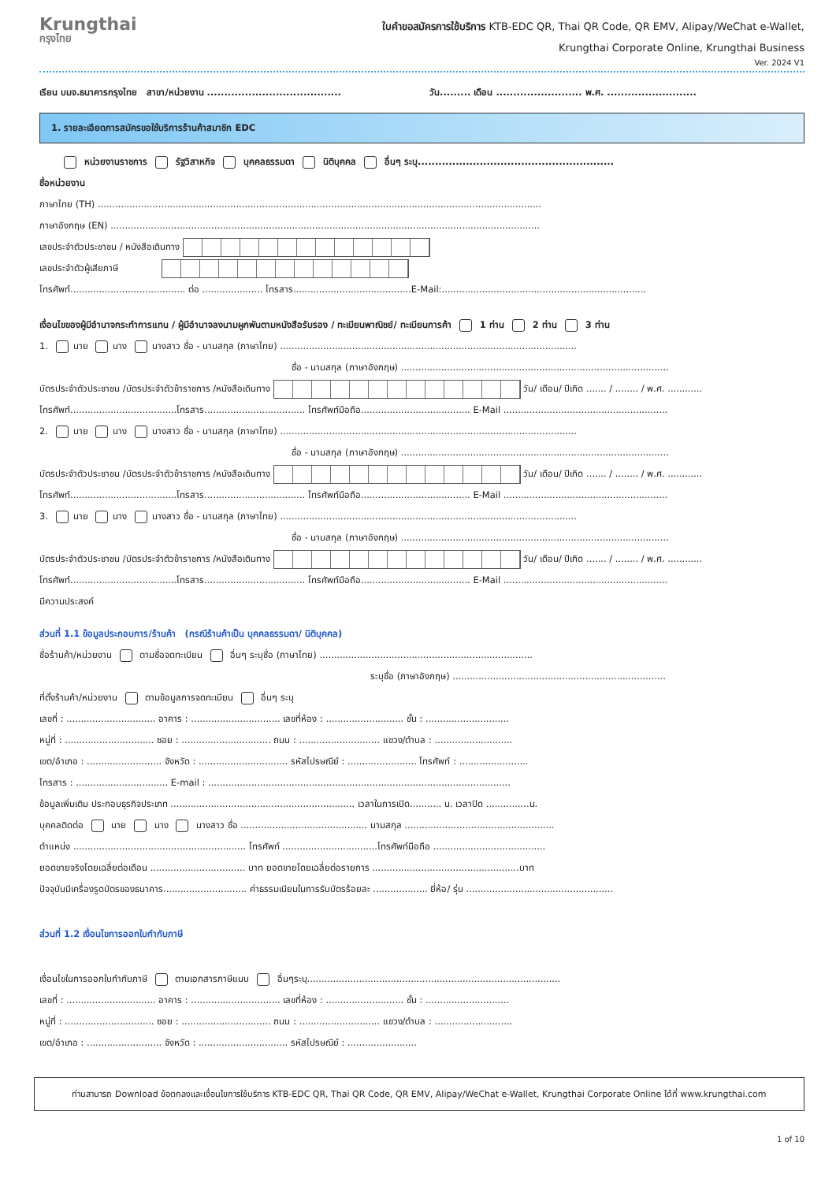Krungthai
กรุงไทย
ใบคำขอสมัครการใช้บริการ KTB-EDC QR, Thai QR Code, QR EMV, Alipay/WeChat e-Wallet,
Krungthai Corporate Online, Krungthai Business
Ver. 2024 V1
เรียน บมจ.ธนาคารกรุงไทย สาขา/หน่วยงาน ....................................... วัน......... เดือน ......................... พ.ศ. ..........................
1. รายละเอียดการสมัครขอใช้บริการร้านค้าสมาชิก EDC
หน่วยงานราชการ รัฐวิสาหกิจ บุคคลธรรมดา นิติบุคคล อื่นๆ ระบุ.........................................................
ชื่อหน่วยงาน
ภาษาไทย (TH) ..........................................................................................................................................................
ภาษาอังกฤษ (EN) .....................................................................................................................................................
เลขประจำตัวประชาชน / หนังสือเดินทาง
เลขประจำตัวผู้เสียภาษี
โทรศัพท์........................................ ต่อ ..................... โทรสาร.........................................E-Mail:.......................................................................
เงื่อนไขของผู้มีอำนาจกระทำการแทน / ผู้มีอำนาจลงนามผูกพันตามหนังสือรับรอง / ทะเบียนพาณิชย์/ ทะเบียนการค้า 1 ท่าน 2 ท่าน 3 ท่าน
1. นาย นาง นางสาว ชื่อ - นามสกุล (ภาษาไทย) .......................................................................................................
ชื่อ - นามสกุล (ภาษาอังกฤษ) .............................................................................................
บัตรประจำตัวประชาชน /บัตรประจำตัวข้าราชการ /หนังสือเดินทาง วัน/ เดือน/ ปีเกิด ....... / ........ / พ.ศ. ............
โทรศัพท์.....................................โทรสาร................................... โทรศัพท์มือถือ...................................... E-Mail .........................................................
2. นาย นาง นางสาว ชื่อ - นามสกุล (ภาษาไทย) .......................................................................................................
ชื่อ - นามสกุล (ภาษาอังกฤษ) .............................................................................................
บัตรประจำตัวประชาชน /บัตรประจำตัวข้าราชการ /หนังสือเดินทาง วัน/ เดือน/ ปีเกิด ....... / ........ / พ.ศ. ............
โทรศัพท์.....................................โทรสาร................................... โทรศัพท์มือถือ...................................... E-Mail .........................................................
3. นาย นาง นางสาว ชื่อ - นามสกุล (ภาษาไทย) .......................................................................................................
ชื่อ - นามสกุล (ภาษาอังกฤษ) .............................................................................................
บัตรประจำตัวประชาชน /บัตรประจำตัวข้าราชการ /หนังสือเดินทาง วัน/ เดือน/ ปีเกิด ....... / ........ / พ.ศ. ............
โทรศัพท์.....................................โทรสาร................................... โทรศัพท์มือถือ...................................... E-Mail .........................................................
มีความประสงค์
ส่วนที่ 1.1 ข้อมูลประกอบการ/ร้านค้า (กรณีร้านค้าเป็น บุคคลธรรมดา/ นิติบุคคล)
ชื่อร้านค้า/หน่วยงาน ตามชื่อจดทะเบียน อื่นๆ ระบุชื่อ (ภาษาไทย) ..........................................................................
ระบุชื่อ (ภาษาอังกฤษ) ..........................................................................
ที่ตั้งร้านค้า/หน่วยงาน ตามข้อมูลการจดทะเบียน อื่นๆ ระบุ
เลขที่ : ............................... อาคาร : ............................... เลขที่ห้อง : ........................... ชั้น : .............................
หมู่ที่ : ............................... ซอย : ............................... ถนน : ............................ แขวง/ตำบล : ...........................
เขต/อำเภอ : .......................... จังหวัด : ............................... รหัสไปรษณีย์ : ........................ โทรศัพท์ : ........................
โทรสาร : ................................ E-mail : .........................................................................................................
ข้อมูลเพิ่มเติม ประกอบธุรกิจประเภท ................................................................ เวลาในการเปิด........... น. เวลาปิด ...............น.
บุคคลติดต่อ นาย นาง นางสาว ชื่อ ............................................ นามสกุล ....................................................
ตำแหน่ง ............................................................ โทรศัพท์ .................................โทรศัพท์มือถือ .......................................
ยอดขายจริงโดยเฉลี่ยต่อเดือน ................................. บาท ยอดขายโดยเฉลี่ยต่อรายการ ...................................................บาท
ปัจจุบันมีเครื่องรูดบัตรของธนาคาร............................. ค่าธรรมเนียมในการรับบัตรร้อยละ ................... ยี่ห้อ/ รุ่น ...................................................
ส่วนที่ 1.2 เงื่อนไขการออกใบกำกับภาษี
เงื่อนไขในการออกใบกำกับภาษี ตามเอกสารภาษีแนบ อื่นๆระบุ........................................................................................
เลขที่ : ............................... อาคาร : ............................... เลขที่ห้อง : ........................... ชั้น : .............................
หมู่ที่ : ............................... ซอย : ............................... ถนน : ............................ แขวง/ตำบล : ...........................
เขต/อำเภอ : .......................... จังหวัด : ............................... รหัสไปรษณีย์ : ........................
ท่านสามารถ Download ข้อตกลงและเงื่อนไขการใช้บริการ KTB-EDC QR, Thai QR Code, QR EMV, Alipay/WeChat e-Wallet, Krungthai Corporate Online ได้ที่ www.krungthai.com
1 of 10